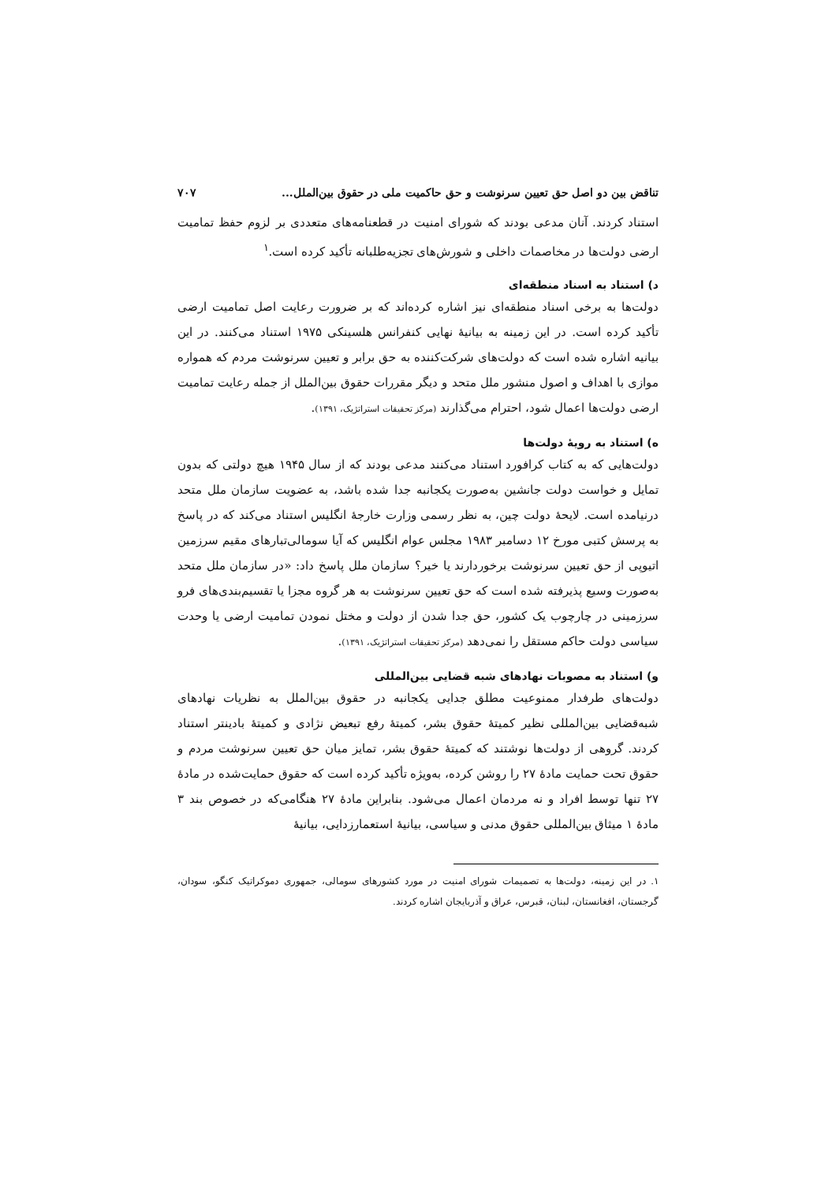تناقض بین دو اصل حق تعیین سرنوشت و حق حاکمیت ملی در حقوق بین‌الملل... ۷۰۷
استناد کردند. آنان مدعی بودند که شورای امنیت در قطعنامه‌های متعددی بر لزوم حفظ تمامیت ارضی دولت‌ها در مخاصمات داخلی و شورش‌های تجزیه‌طلبانه تأکید کرده است.<sup>۱</sup>
د) استناد به اسناد منطقه‌ای
دولت‌ها به برخی اسناد منطقه‌ای نیز اشاره کرده‌اند که بر ضرورت رعایت اصل تمامیت ارضی تأکید کرده است. در این زمینه به بیانیهٔ نهایی کنفرانس هلسینکی ۱۹۷۵ استناد می‌کنند. در این بیانیه اشاره شده است که دولت‌های شرکت‌کننده به حق برابر و تعیین سرنوشت مردم که همواره موازی با اهداف و اصول منشور ملل متحد و دیگر مقررات حقوق بین‌الملل از جمله رعایت تمامیت ارضی دولت‌ها اعمال شود، احترام می‌گذارند (مرکز تحقیقات استراتژیک، ۱۳۹۱).
ه) استناد به رویهٔ دولت‌ها
دولت‌هایی که به کتاب کرافورد استناد می‌کنند مدعی بودند که از سال ۱۹۴۵ هیچ دولتی که بدون تمایل و خواست دولت جانشین به‌صورت یکجانبه جدا شده باشد، به عضویت سازمان ملل متحد درنیامده است. لایحهٔ دولت چین، به نظر رسمی وزارت خارجهٔ انگلیس استناد می‌کند که در پاسخ به پرسش کتبی مورخ ۱۲ دسامبر ۱۹۸۳ مجلس عوام انگلیس که آیا سومالی‌تبارهای مقیم سرزمین اتیوپی از حق تعیین سرنوشت برخوردارند یا خیر؟ سازمان ملل پاسخ داد: «در سازمان ملل متحد به‌صورت وسیع پذیرفته شده است که حق تعیین سرنوشت به هر گروه مجزا یا تقسیم‌بندی‌های فرو سرزمینی در چارچوب یک کشور، حق جدا شدن از دولت و مختل نمودن تمامیت ارضی یا وحدت سیاسی دولت حاکم مستقل را نمی‌دهد (مرکز تحقیقات استراتژیک، ۱۳۹۱).
و) استناد به مصوبات نهادهای شبه قضایی بین‌المللی
دولت‌های طرفدار ممنوعیت مطلق جدایی یکجانبه در حقوق بین‌الملل به نظریات نهادهای شبه‌قضایی بین‌المللی نظیر کمیتهٔ حقوق بشر، کمیتهٔ رفع تبعیض نژادی و کمیتهٔ بادینتر استناد کردند. گروهی از دولت‌ها نوشتند که کمیتهٔ حقوق بشر، تمایز میان حق تعیین سرنوشت مردم و حقوق تحت حمایت مادهٔ ۲۷ را روشن کرده، به‌ویژه تأکید کرده است که حقوق حمایت‌شده در مادهٔ ۲۷ تنها توسط افراد و نه مردمان اعمال می‌شود. بنابراین مادهٔ ۲۷ هنگامی‌که در خصوص بند ۳ مادهٔ ۱ میثاق بین‌المللی حقوق مدنی و سیاسی، بیانیهٔ استعمارزدایی، بیانیهٔ
۱. در این زمینه، دولت‌ها به تصمیمات شورای امنیت در مورد کشورهای سومالی، جمهوری دموکراتیک کنگو، سودان، گرجستان، افغانستان، لبنان، قبرس، عراق و آذربایجان اشاره کردند.